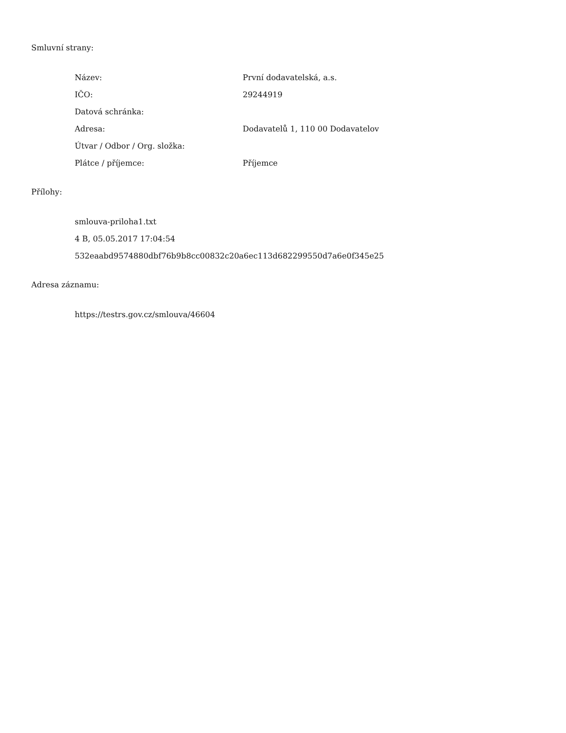Smluvní strany:
| Název: | První dodavatelská, a.s. |
| IČO: | 29244919 |
| Datová schránka: | |
| Adresa: | Dodavatelů 1, 110 00 Dodavatelov |
| Útvar / Odbor / Org. složka: | |
| Plátce / příjemce: | Příjemce |
Přílohy:
smlouva-priloha1.txt
4 B, 05.05.2017 17:04:54
532eaabd9574880dbf76b9b8cc00832c20a6ec113d682299550d7a6e0f345e25
Adresa záznamu:
https://testrs.gov.cz/smlouva/46604